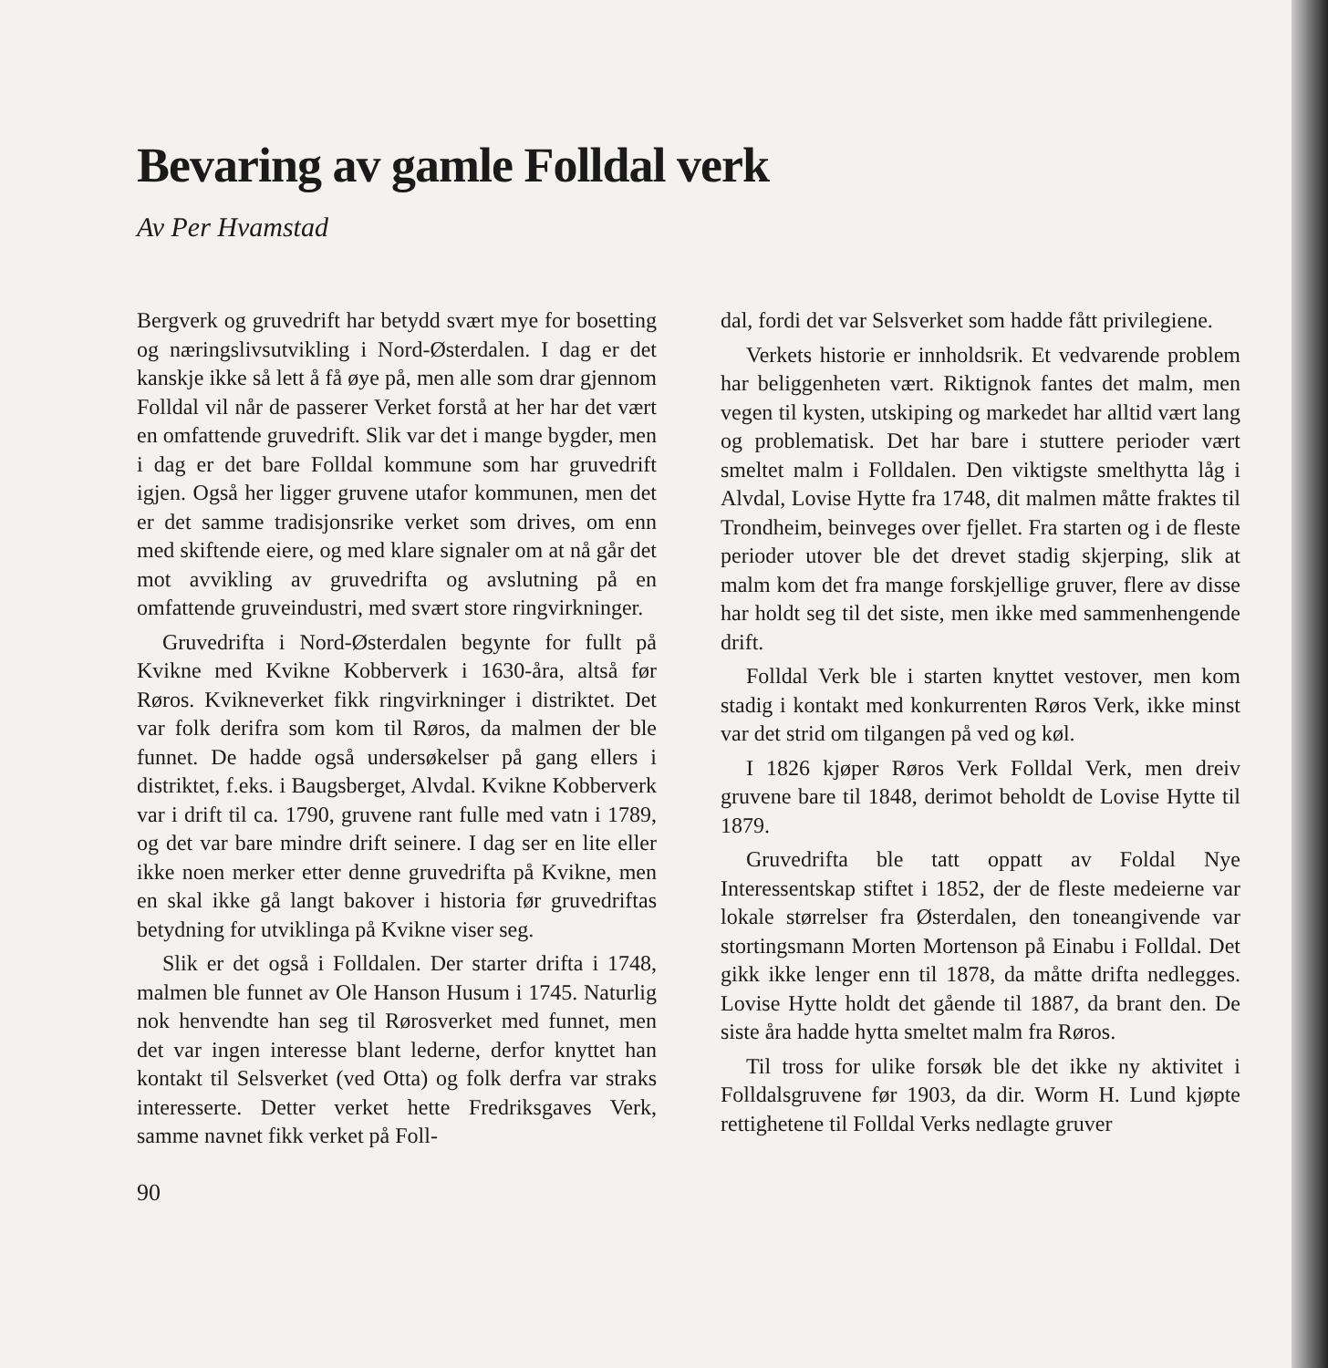Bevaring av gamle Folldal verk
Av Per Hvamstad
Bergverk og gruvedrift har betydd svært mye for bosetting og næringslivsutvikling i Nord-Østerdalen. I dag er det kanskje ikke så lett å få øye på, men alle som drar gjennom Folldal vil når de passerer Verket forstå at her har det vært en omfattende gruvedrift. Slik var det i mange bygder, men i dag er det bare Folldal kommune som har gruvedrift igjen. Også her ligger gruvene utafor kommunen, men det er det samme tradisjonsrike verket som drives, om enn med skiftende eiere, og med klare signaler om at nå går det mot avvikling av gruvedrifta og avslutning på en omfattende gruveindustri, med svært store ringvirkninger.
Gruvedrifta i Nord-Østerdalen begynte for fullt på Kvikne med Kvikne Kobberverk i 1630-åra, altså før Røros. Kvikneverket fikk ringvirkninger i distriktet. Det var folk derifra som kom til Røros, da malmen der ble funnet. De hadde også undersøkelser på gang ellers i distriktet, f.eks. i Baugsberget, Alvdal. Kvikne Kobberverk var i drift til ca. 1790, gruvene rant fulle med vatn i 1789, og det var bare mindre drift seinere. I dag ser en lite eller ikke noen merker etter denne gruvedrifta på Kvikne, men en skal ikke gå langt bakover i historia før gruvedriftas betydning for utviklinga på Kvikne viser seg.
Slik er det også i Folldalen. Der starter drifta i 1748, malmen ble funnet av Ole Hanson Husum i 1745. Naturlig nok henvendte han seg til Rørosverket med funnet, men det var ingen interesse blant lederne, derfor knyttet han kontakt til Selsverket (ved Otta) og folk derfra var straks interesserte. Detter verket hette Fredriksgaves Verk, samme navnet fikk verket på Foll-
90
dal, fordi det var Selsverket som hadde fått privilegiene.
Verkets historie er innholdsrik. Et vedvarende problem har beliggenheten vært. Riktignok fantes det malm, men vegen til kysten, utskiping og markedet har alltid vært lang og problematisk. Det har bare i stuttere perioder vært smeltet malm i Folldalen. Den viktigste smelthytta låg i Alvdal, Lovise Hytte fra 1748, dit malmen måtte fraktes til Trondheim, beinveges over fjellet. Fra starten og i de fleste perioder utover ble det drevet stadig skjerping, slik at malm kom det fra mange forskjellige gruver, flere av disse har holdt seg til det siste, men ikke med sammenhengende drift.
Folldal Verk ble i starten knyttet vestover, men kom stadig i kontakt med konkurrenten Røros Verk, ikke minst var det strid om tilgangen på ved og køl.
I 1826 kjøper Røros Verk Folldal Verk, men dreiv gruvene bare til 1848, derimot beholdt de Lovise Hytte til 1879.
Gruvedrifta ble tatt oppatt av Foldal Nye Interessentskap stiftet i 1852, der de fleste medeierne var lokale størrelser fra Østerdalen, den toneangivende var stortingsmann Morten Mortenson på Einabu i Folldal. Det gikk ikke lenger enn til 1878, da måtte drifta nedlegges. Lovise Hytte holdt det gående til 1887, da brant den. De siste åra hadde hytta smeltet malm fra Røros.
Til tross for ulike forsøk ble det ikke ny aktivitet i Folldalsgruvene før 1903, da dir. Worm H. Lund kjøpte rettighetene til Folldal Verks nedlagte gruver